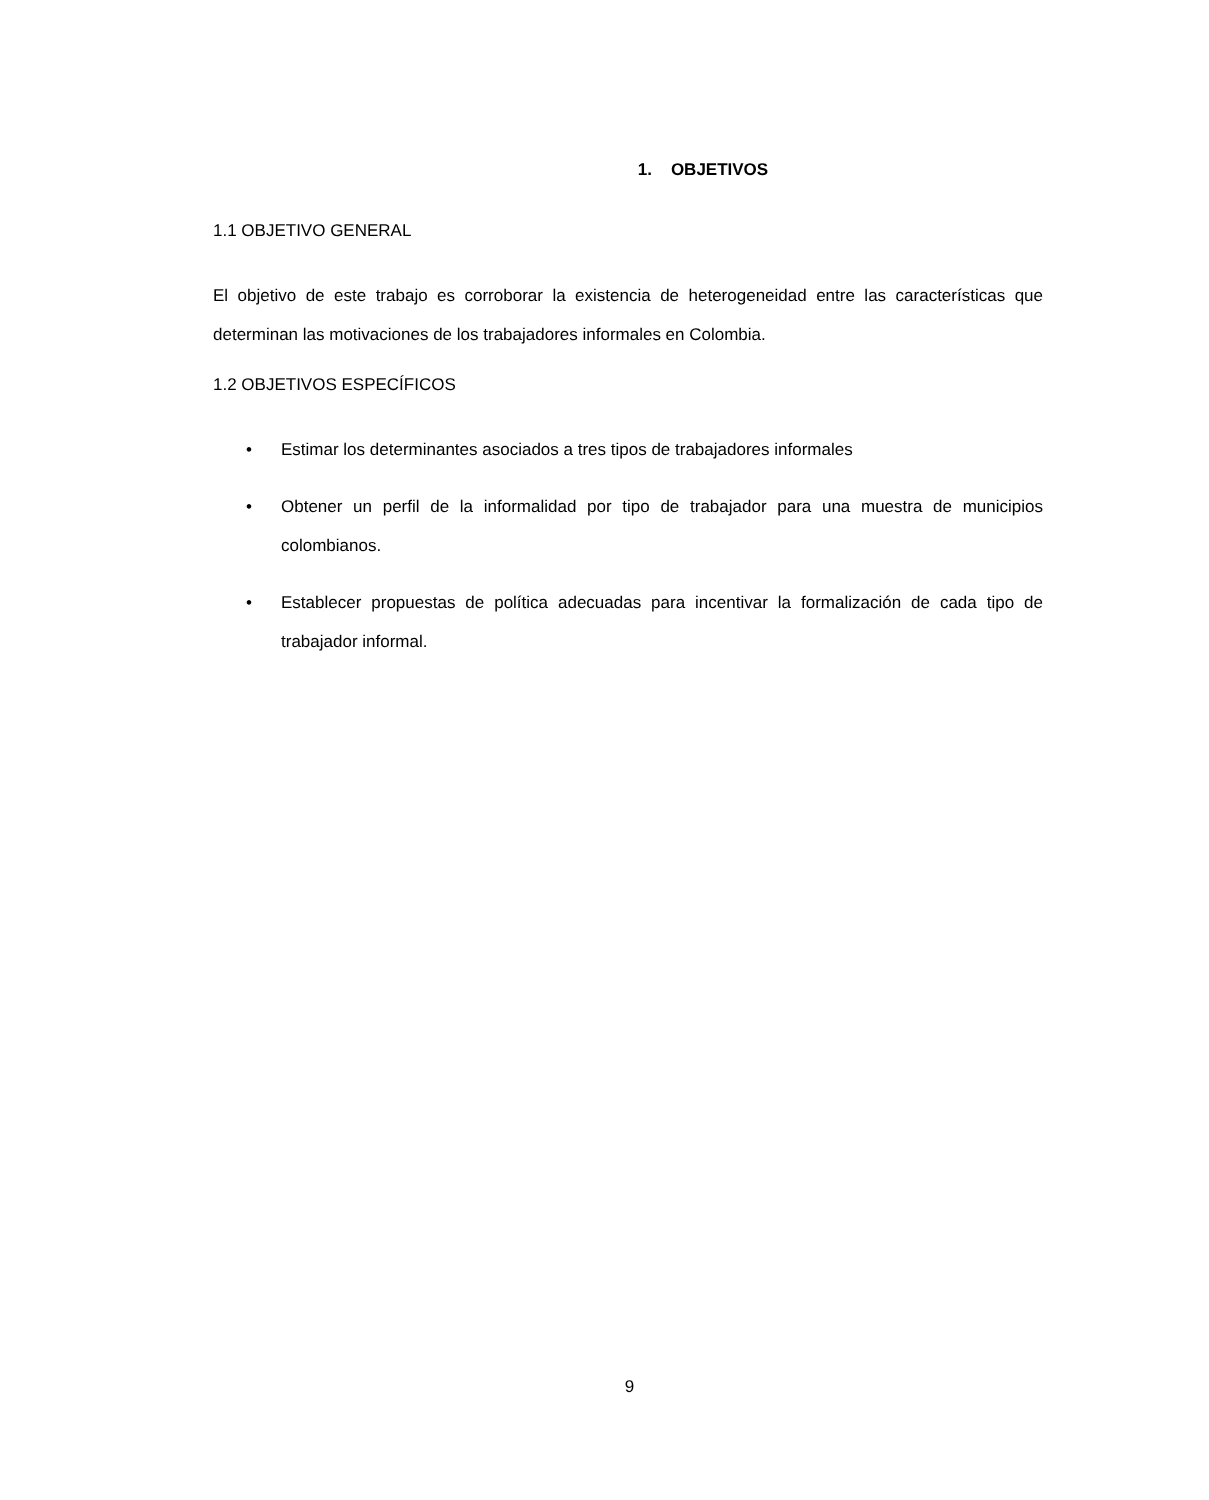1. OBJETIVOS
1.1 OBJETIVO GENERAL
El objetivo de este trabajo es corroborar la existencia de heterogeneidad entre las características que determinan las motivaciones de los trabajadores informales en Colombia.
1.2 OBJETIVOS ESPECÍFICOS
• Estimar los determinantes asociados a tres tipos de trabajadores informales
• Obtener un perfil de la informalidad por tipo de trabajador para una muestra de municipios colombianos.
• Establecer propuestas de política adecuadas para incentivar la formalización de cada tipo de trabajador informal.
9